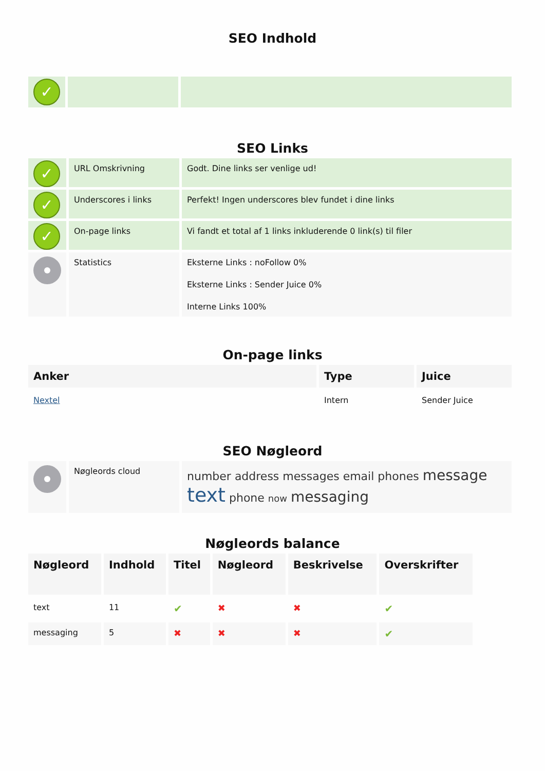SEO Indhold
| ✓ | | |
SEO Links
| ✓ | URL Omskrivning | Godt. Dine links ser venlige ud! |
| ✓ | Underscores i links | Perfekt! Ingen underscores blev fundet i dine links |
| ✓ | On-page links | Vi fandt et total af 1 links inkluderende 0 link(s) til filer |
| | Statistics | Eksterne Links : noFollow 0% Eksterne Links : Sender Juice 0% Interne Links 100% |
On-page links
| Anker | Type | Juice |
| --- | --- | --- |
| Nextel | Intern | Sender Juice |
SEO Nøgleord
| | Nøgleords cloud | number address messages email phones message text phone now messaging |
Nøgleords balance
| Nøgleord | Indhold | Titel | Nøgleord | Beskrivelse | Overskrifter |
| --- | --- | --- | --- | --- | --- |
| text | 11 | ✔ | ✖ | ✖ | ✔ |
| messaging | 5 | ✖ | ✖ | ✖ | ✔ |